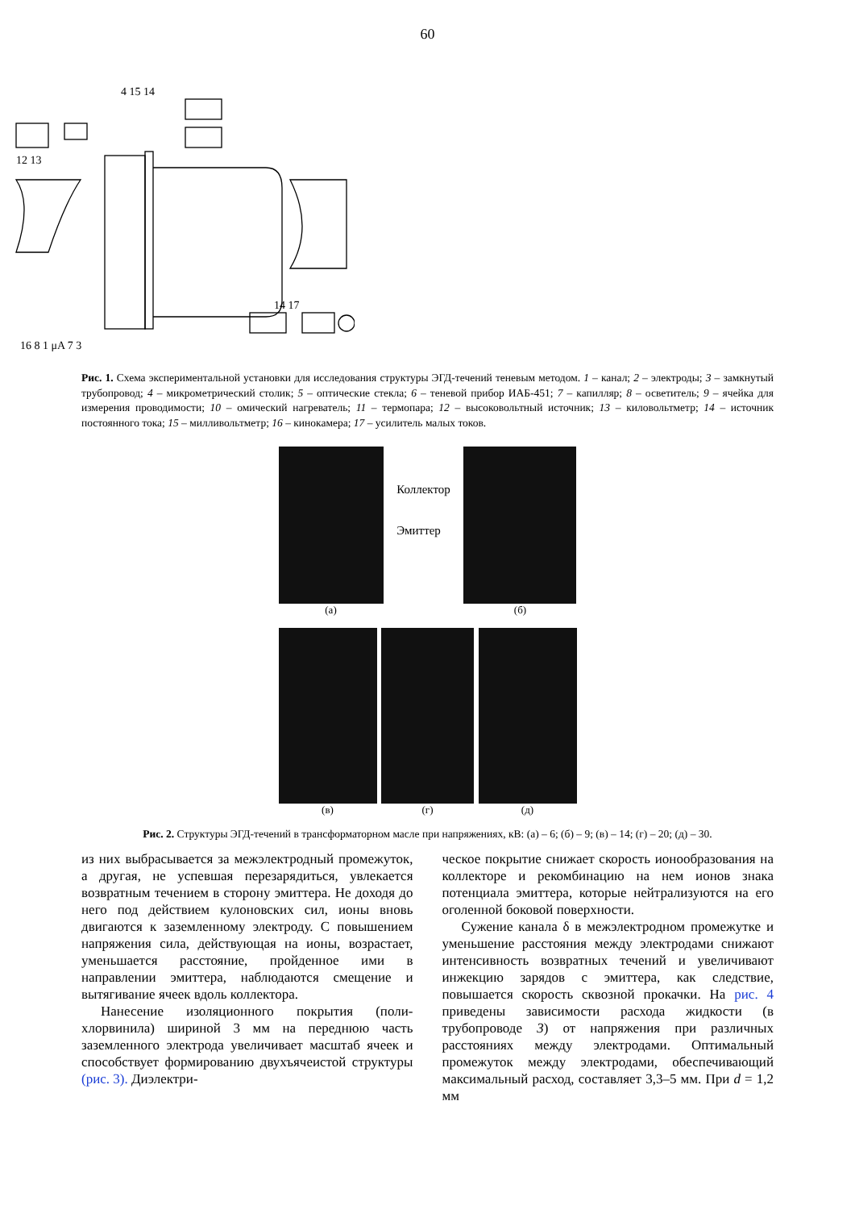60
12 13
4 15 14
16 8 1 μA 7 3
14 17
Рис. 1. Схема экспериментальной установки для исследования структуры ЭГД-течений теневым методом. 1 – канал; 2 – электроды; 3 – замкнутый трубопровод; 4 – микрометрический столик; 5 – оптические стекла; 6 – теневой прибор ИАБ-451; 7 – капилляр; 8 – осветитель; 9 – ячейка для измерения проводимости; 10 – омический нагреватель; 11 – термопара; 12 – высоковольтный источник; 13 – киловольтметр; 14 – источник постоянного тока; 15 – милливольтметр; 16 – кинокамера; 17 – усилитель малых токов.
(а)
Коллектор
Эмиттер
(б)
(в) (г) (д)
Рис. 2. Структуры ЭГД-течений в трансформаторном масле при напряжениях, кВ: (а) – 6; (б) – 9; (в) – 14; (г) – 20; (д) – 30.
из них выбрасывается за межэлектродный промежуток, а другая, не успевшая перезарядиться, увлекается возвратным течением в сторону эмиттера. Не доходя до него под действием кулоновских сил, ионы вновь двигаются к заземленному электроду. С повышением напряжения сила, действующая на ионы, возрастает, уменьшается расстояние, пройденное ими в направлении эмиттера, наблюдаются смещение и вытягивание ячеек вдоль коллектора.
Нанесение изоляционного покрытия (поли­хлорвинила) шириной 3 мм на переднюю часть заземленного электрода увеличивает масштаб ячеек и способствует формированию двухъячеистой структуры (рис. 3). Диэлектри-
ческое покрытие снижает скорость ионообразования на коллекторе и рекомбинацию на нем ионов знака потенциала эмиттера, которые нейтрализуются на его оголенной боковой поверхности.
Сужение канала δ в межэлектродном промежутке и уменьшение расстояния между электродами снижают интенсивность возвратных течений и увеличивают инжекцию зарядов с эмиттера, как следствие, повышается скорость сквозной прокачки. На рис. 4 приведены зависимости расхода жидкости (в трубопроводе 3) от напряжения при различных расстояниях между электродами. Оптимальный промежуток между электродами, обеспечивающий максимальный расход, составляет 3,3–5 мм. При d = 1,2 мм